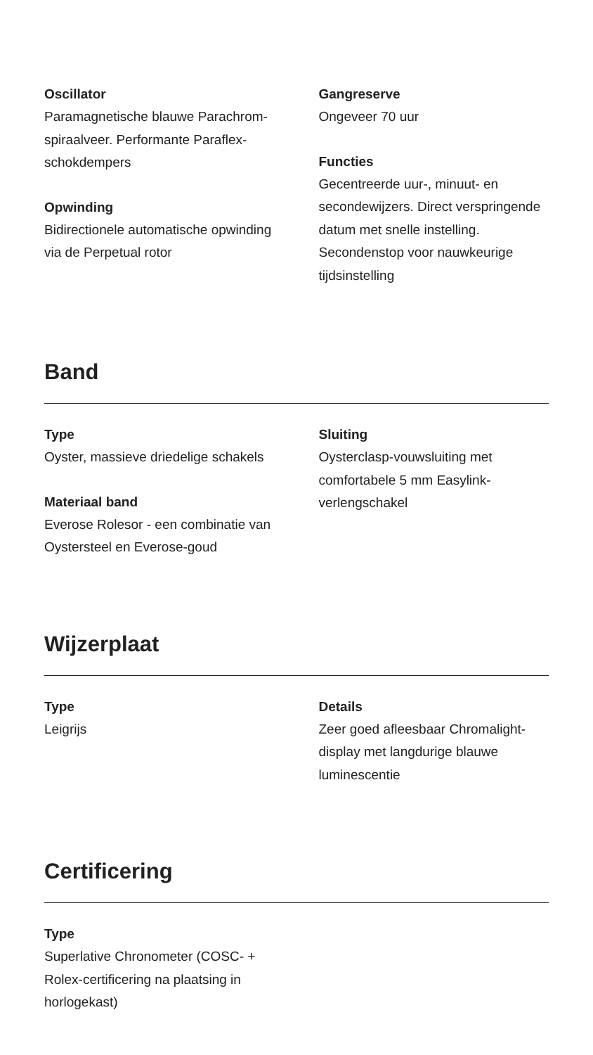Oscillator
Paramagnetische blauwe Parachrom-spiraalveer. Performante Paraflex-schokdempers
Opwinding
Bidirectionele automatische opwinding via de Perpetual rotor
Gangreserve
Ongeveer 70 uur
Functies
Gecentreerde uur-, minuut- en secondewijzers. Direct verspringende datum met snelle instelling. Secondenstop voor nauwkeurige tijdsinstelling
Band
Type
Oyster, massieve driedelige schakels
Materiaal band
Everose Rolesor - een combinatie van Oystersteel en Everose-goud
Sluiting
Oysterclasp-vouwsluiting met comfortabele 5 mm Easylink-verlengschakel
Wijzerplaat
Type
Leigrijs
Details
Zeer goed afleesbaar Chromalight-display met langdurige blauwe luminescentie
Certificering
Type
Superlative Chronometer (COSC- + Rolex-certificering na plaatsing in horlogekast)